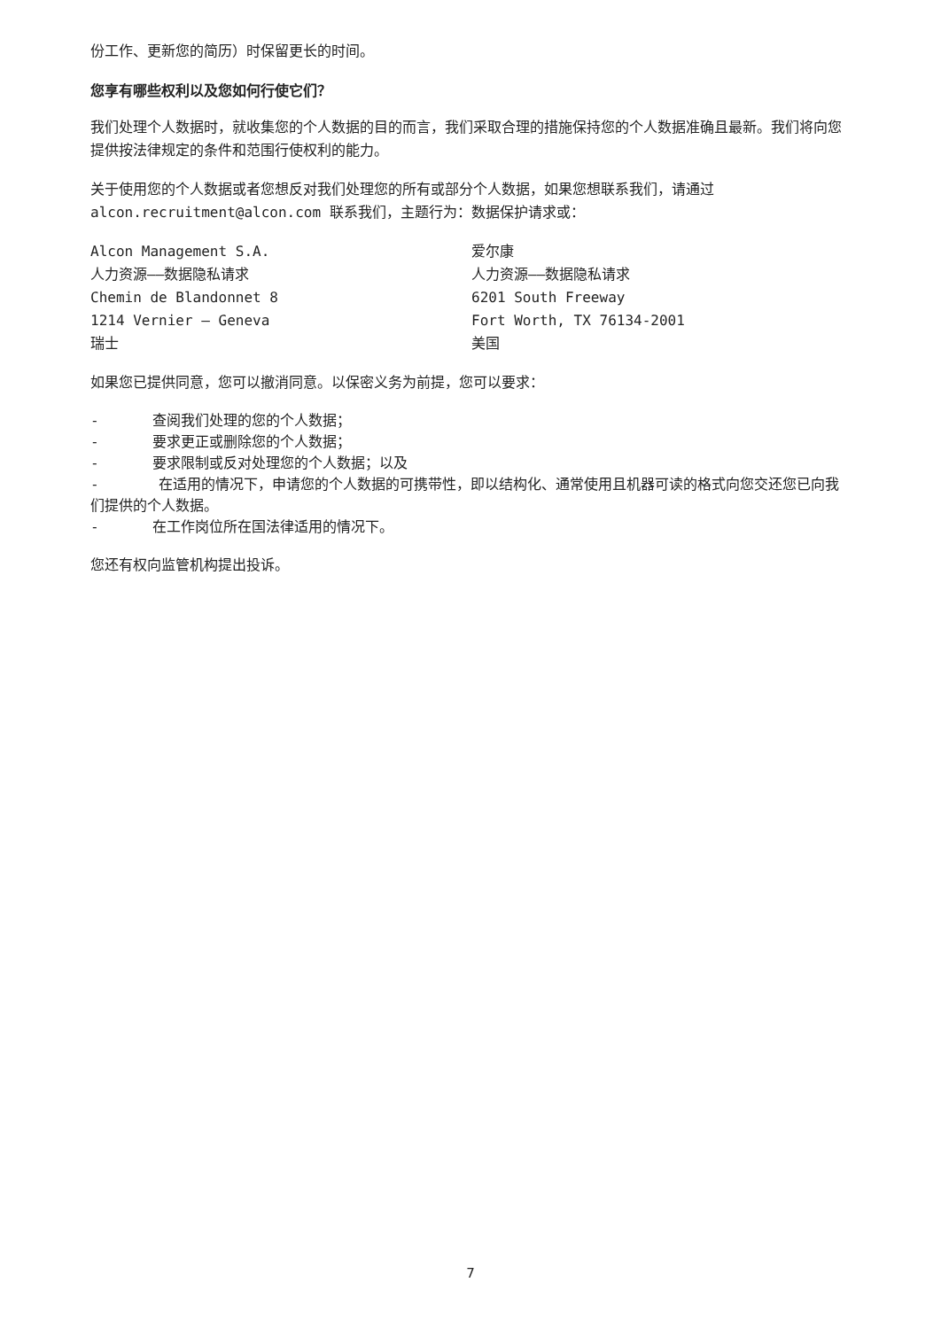份工作、更新您的简历）时保留更长的时间。
您享有哪些权利以及您如何行使它们？
我们处理个人数据时，就收集您的个人数据的目的而言，我们采取合理的措施保持您的个人数据准确且最新。我们将向您提供按法律规定的条件和范围行使权利的能力。
关于使用您的个人数据或者您想反对我们处理您的所有或部分个人数据，如果您想联系我们，请通过 alcon.recruitment@alcon.com 联系我们，主题行为：数据保护请求或：
Alcon Management S.A.
人力资源——数据隐私请求
Chemin de Blandonnet 8
1214 Vernier – Geneva
瑞士
爱尔康
人力资源——数据隐私请求
6201 South Freeway
Fort Worth, TX 76134-2001
美国
如果您已提供同意，您可以撤消同意。以保密义务为前提，您可以要求：
- 查阅我们处理的您的个人数据；
- 要求更正或删除您的个人数据；
- 要求限制或反对处理您的个人数据；以及
- 在适用的情况下，申请您的个人数据的可携带性，即以结构化、通常使用且机器可读的格式向您交还您已向我们提供的个人数据。
- 在工作岗位所在国法律适用的情况下。
您还有权向监管机构提出投诉。
7